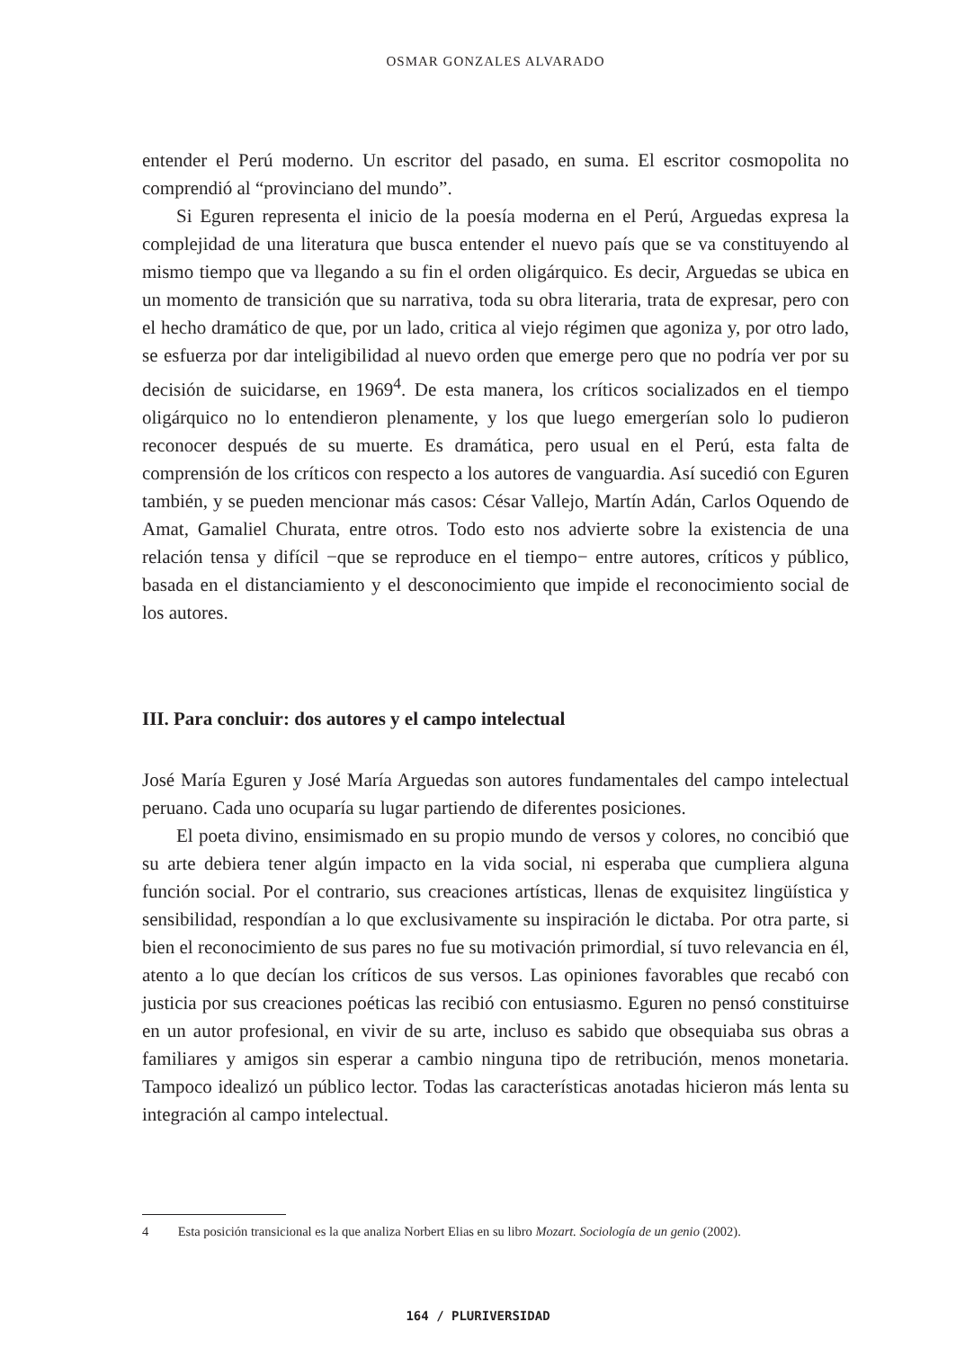OSMAR GONZALES ALVARADO
entender el Perú moderno. Un escritor del pasado, en suma. El escritor cosmopolita no comprendió al “provinciano del mundo”.
Si Eguren representa el inicio de la poesía moderna en el Perú, Arguedas expresa la complejidad de una literatura que busca entender el nuevo país que se va constituyendo al mismo tiempo que va llegando a su fin el orden oligárquico. Es decir, Arguedas se ubica en un momento de transición que su narrativa, toda su obra literaria, trata de expresar, pero con el hecho dramático de que, por un lado, critica al viejo régimen que agoniza y, por otro lado, se esfuerza por dar inteligibilidad al nuevo orden que emerge pero que no podría ver por su decisión de suicidarse, en 1969<sup>4</sup>. De esta manera, los críticos socializados en el tiempo oligárquico no lo entendieron plenamente, y los que luego emergerían solo lo pudieron reconocer después de su muerte. Es dramática, pero usual en el Perú, esta falta de comprensión de los críticos con respecto a los autores de vanguardia. Así sucedió con Eguren también, y se pueden mencionar más casos: César Vallejo, Martín Adán, Carlos Oquendo de Amat, Gamaliel Churata, entre otros. Todo esto nos advierte sobre la existencia de una relación tensa y difícil −que se reproduce en el tiempo− entre autores, críticos y público, basada en el distanciamiento y el desconocimiento que impide el reconocimiento social de los autores.
III. Para concluir: dos autores y el campo intelectual
José María Eguren y José María Arguedas son autores fundamentales del campo intelectual peruano. Cada uno ocuparía su lugar partiendo de diferentes posiciones.
El poeta divino, ensimismado en su propio mundo de versos y colores, no concibió que su arte debiera tener algún impacto en la vida social, ni esperaba que cumpliera alguna función social. Por el contrario, sus creaciones artísticas, llenas de exquisitez lingüística y sensibilidad, respondían a lo que exclusivamente su inspiración le dictaba. Por otra parte, si bien el reconocimiento de sus pares no fue su motivación primordial, sí tuvo relevancia en él, atento a lo que decían los críticos de sus versos. Las opiniones favorables que recabó con justicia por sus creaciones poéticas las recibió con entusiasmo. Eguren no pensó constituirse en un autor profesional, en vivir de su arte, incluso es sabido que obsequiaba sus obras a familiares y amigos sin esperar a cambio ninguna tipo de retribución, menos monetaria. Tampoco idealizó un público lector. Todas las características anotadas hicieron más lenta su integración al campo intelectual.
4 Esta posición transicional es la que analiza Norbert Elias en su libro Mozart. Sociología de un genio (2002).
164 / PLURIVERSIDAD